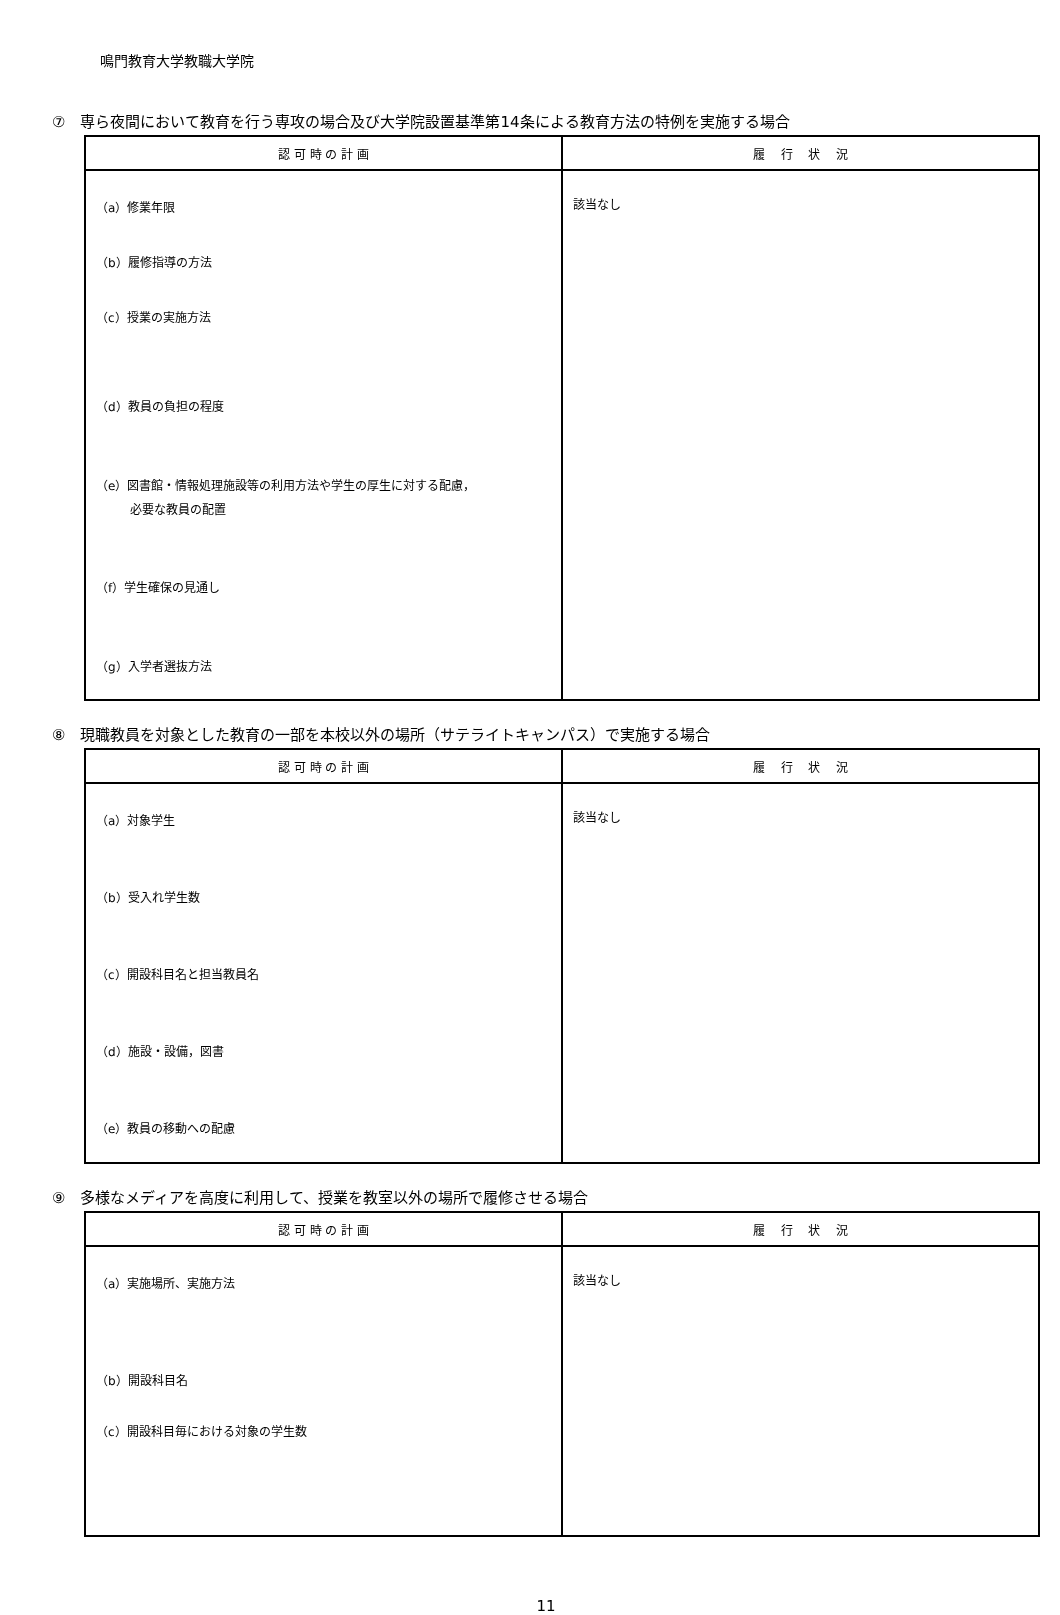鳴門教育大学教職大学院
⑦　専ら夜間において教育を行う専攻の場合及び大学院設置基準第14条による教育方法の特例を実施する場合
| 認 可 時 の 計 画 | 履 行 状 況 |
| --- | --- |
| （a）修業年限 （b）履修指導の方法 （c）授業の実施方法 （d）教員の負担の程度 （e）図書館・情報処理施設等の利用方法や学生の厚生に対する配慮， 必要な教員の配置 （f）学生確保の見通し （g）入学者選抜方法 | 該当なし |
⑧　現職教員を対象とした教育の一部を本校以外の場所（サテライトキャンパス）で実施する場合
| 認 可 時 の 計 画 | 履 行 状 況 |
| --- | --- |
| （a）対象学生 （b）受入れ学生数 （c）開設科目名と担当教員名 （d）施設・設備，図書 （e）教員の移動への配慮 | 該当なし |
⑨　多様なメディアを高度に利用して、授業を教室以外の場所で履修させる場合
| 認 可 時 の 計 画 | 履 行 状 況 |
| --- | --- |
| （a）実施場所、実施方法 （b）開設科目名 （c）開設科目毎における対象の学生数 | 該当なし |
11